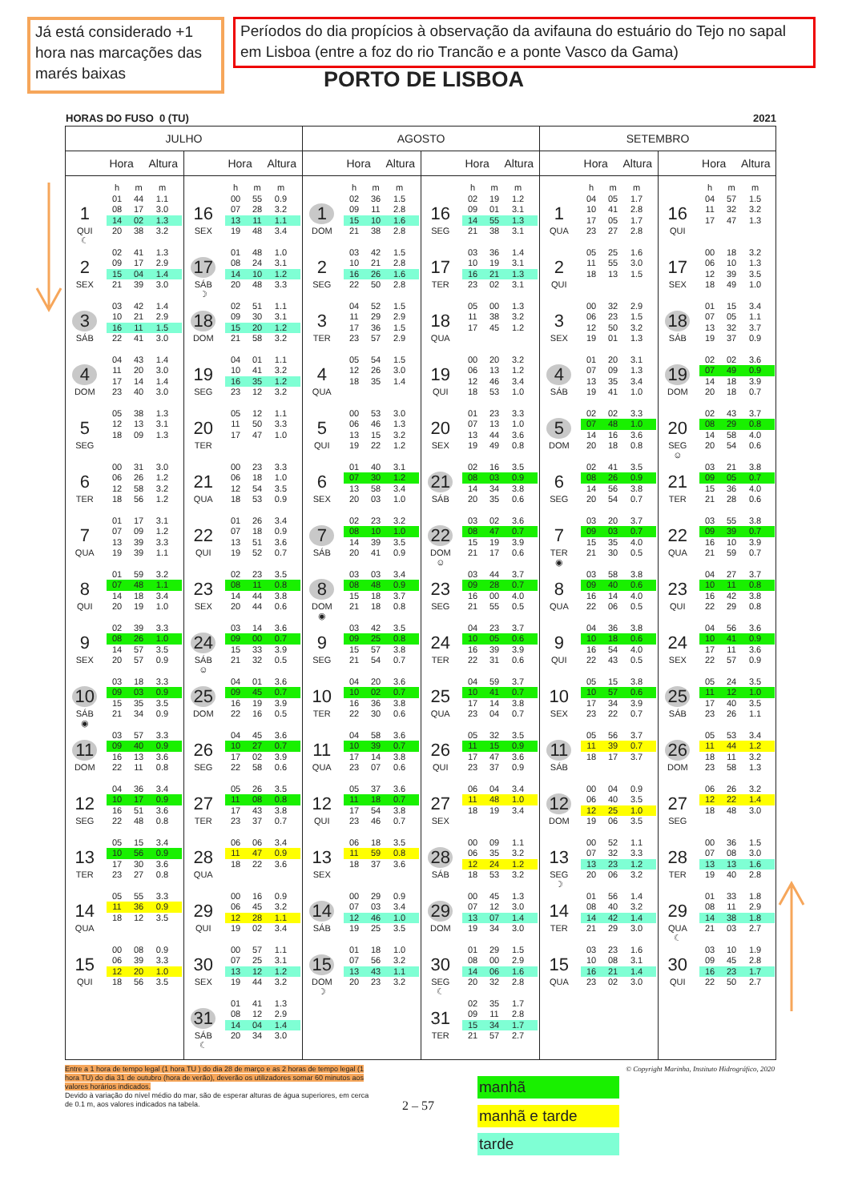Já está considerado +1 hora nas marcações das marés baixas
Períodos do dia propícios à observação da avifauna do estuário do Tejo no sapal em Lisboa (entre a foz do rio Trancão e a ponte Vasco da Gama)
PORTO DE LISBOA
HORAS DO FUSO 0 (TU) 2021
| JULHO | | | | AGOSTO | | | | SETEMBRO | | | |
| --- | --- | --- | --- | --- | --- | --- | --- | --- | --- | --- | --- |
| | Hora Altura | | Hora Altura | | Hora Altura | | Hora Altura | | Hora Altura | | Hora Altura |
| | h m m | | h m m | | h m m | | h m m | | h m m | | h m m |
| 1 QUI ☾ | 01 44 1.1 08 17 3.0 14 02 1.3 20 38 3.2 | 16 SEX | 00 55 0.9 07 28 3.2 13 11 1.1 19 48 3.4 | 1 DOM | 02 36 1.5 09 11 2.8 15 10 1.6 21 38 2.8 | 16 SEG | 02 19 1.2 09 01 3.1 14 55 1.3 21 38 3.1 | 1 QUA | 04 05 1.7 10 41 2.8 17 05 1.7 23 27 2.8 | 16 QUI | 04 57 1.5 11 32 3.2 17 47 1.3 |
| 2 SEX | 02 41 1.3 09 17 2.9 15 04 1.4 21 39 3.0 | 17 SÁB ☽ | 01 48 1.0 08 24 3.1 14 10 1.2 20 48 3.3 | 2 SEG | 03 42 1.5 10 21 2.8 16 26 1.6 22 50 2.8 | 17 TER | 03 36 1.4 10 19 3.1 16 21 1.3 23 02 3.1 | 2 QUI | 05 25 1.6 11 55 3.0 18 13 1.5 | 17 SEX | 00 18 3.2 06 10 1.3 12 39 3.5 18 49 1.0 |
| 3 SÁB | 03 42 1.4 10 21 2.9 16 11 1.5 22 41 3.0 | 18 DOM | 02 51 1.1 09 30 3.1 15 20 1.2 21 58 3.2 | 3 TER | 04 52 1.5 11 29 2.9 17 36 1.5 23 57 2.9 | 18 QUA | 05 00 1.3 11 38 3.2 17 45 1.2 | 3 SEX | 00 32 2.9 06 23 1.5 12 50 3.2 19 01 1.3 | 18 SÁB | 01 15 3.4 07 05 1.1 13 32 3.7 19 37 0.9 |
| 4 DOM | 04 43 1.4 11 20 3.0 17 14 1.4 23 40 3.0 | 19 SEG | 04 01 1.1 10 41 3.2 16 35 1.2 23 12 3.2 | 4 QUA | 05 54 1.5 12 26 3.0 18 35 1.4 | 19 QUI | 00 20 3.2 06 13 1.2 12 46 3.4 18 53 1.0 | 4 SÁB | 01 20 3.1 07 09 1.3 13 35 3.4 19 41 1.0 | 19 DOM | 02 02 3.6 07 49 0.9 14 18 3.9 20 18 0.7 |
| 5 SEG | 05 38 1.3 12 13 3.1 18 09 1.3 | 20 TER | 05 12 1.1 11 50 3.3 17 47 1.0 | 5 QUI | 00 53 3.0 06 46 1.3 13 15 3.2 19 22 1.2 | 20 SEX | 01 23 3.3 07 13 1.0 13 44 3.6 19 49 0.8 | 5 DOM | 02 02 3.3 07 48 1.0 14 16 3.6 20 18 0.8 | 20 SEG ☺ | 02 43 3.7 08 29 0.8 14 58 4.0 20 54 0.6 |
| 6 TER | 00 31 3.0 06 26 1.2 12 58 3.2 18 56 1.2 | 21 QUA | 00 23 3.3 06 18 1.0 12 54 3.5 18 53 0.9 | 6 SEX | 01 40 3.1 07 30 1.2 13 58 3.4 20 03 1.0 | 21 SÁB | 02 16 3.5 08 03 0.9 14 34 3.8 20 35 0.6 | 6 SEG | 02 41 3.5 08 26 0.9 14 56 3.8 20 54 0.7 | 21 TER | 03 21 3.8 09 05 0.7 15 36 4.0 21 28 0.6 |
| 7 QUA | 01 17 3.1 07 09 1.2 13 39 3.3 19 39 1.1 | 22 QUI | 01 26 3.4 07 18 0.9 13 51 3.6 19 52 0.7 | 7 SÁB | 02 23 3.2 08 10 1.0 14 39 3.5 20 41 0.9 | 22 DOM ☺ | 03 02 3.6 08 47 0.7 15 19 3.9 21 17 0.6 | 7 TER ◉ | 03 20 3.7 09 03 0.7 15 35 4.0 21 30 0.5 | 22 QUA | 03 55 3.8 09 39 0.7 16 10 3.9 21 59 0.7 |
| 8 QUI | 01 59 3.2 07 48 1.1 14 18 3.4 20 19 1.0 | 23 SEX | 02 23 3.5 08 11 0.8 14 44 3.8 20 44 0.6 | 8 DOM ◉ | 03 03 3.4 08 48 0.9 15 18 3.7 21 18 0.8 | 23 SEG | 03 44 3.7 09 28 0.7 16 00 4.0 21 55 0.5 | 8 QUA | 03 58 3.8 09 40 0.6 16 14 4.0 22 06 0.5 | 23 QUI | 04 27 3.7 10 11 0.8 16 42 3.8 22 29 0.8 |
| 9 SEX | 02 39 3.3 08 26 1.0 14 57 3.5 20 57 0.9 | 24 SÁB ☺ | 03 14 3.6 09 00 0.7 15 33 3.9 21 32 0.5 | 9 SEG | 03 42 3.5 09 25 0.8 15 57 3.8 21 54 0.7 | 24 TER | 04 23 3.7 10 05 0.6 16 39 3.9 22 31 0.6 | 9 QUI | 04 36 3.8 10 18 0.6 16 54 4.0 22 43 0.5 | 24 SEX | 04 56 3.6 10 41 0.9 17 11 3.6 22 57 0.9 |
| 10 SÁB ◉ | 03 18 3.3 09 03 0.9 15 35 3.5 21 34 0.9 | 25 DOM | 04 01 3.6 09 45 0.7 16 19 3.9 22 16 0.5 | 10 TER | 04 20 3.6 10 02 0.7 16 36 3.8 22 30 0.6 | 25 QUA | 04 59 3.7 10 41 0.7 17 14 3.8 23 04 0.7 | 10 SEX | 05 15 3.8 10 57 0.6 17 34 3.9 23 22 0.7 | 25 SÁB | 05 24 3.5 11 12 1.0 17 40 3.5 23 26 1.1 |
| 11 DOM | 03 57 3.3 09 40 0.9 16 13 3.6 22 11 0.8 | 26 SEG | 04 45 3.6 10 27 0.7 17 02 3.9 22 58 0.6 | 11 QUA | 04 58 3.6 10 39 0.7 17 14 3.8 23 07 0.6 | 26 QUI | 05 32 3.5 11 15 0.9 17 47 3.6 23 37 0.9 | 11 SÁB | 05 56 3.7 11 39 0.7 18 17 3.7 | 26 DOM | 05 53 3.4 11 44 1.2 18 11 3.2 23 58 1.3 |
| 12 SEG | 04 36 3.4 10 17 0.9 16 51 3.6 22 48 0.8 | 27 TER | 05 26 3.5 11 08 0.8 17 43 3.8 23 37 0.7 | 12 QUI | 05 37 3.6 11 18 0.7 17 54 3.8 23 46 0.7 | 27 SEX | 06 04 3.4 11 48 1.0 18 19 3.4 | 12 DOM | 00 04 0.9 06 40 3.5 12 25 1.0 19 06 3.5 | 27 SEG | 06 26 3.2 12 22 1.4 18 48 3.0 |
| 13 TER | 05 15 3.4 10 56 0.9 17 30 3.6 23 27 0.8 | 28 QUA | 06 06 3.4 11 47 0.9 18 22 3.6 | 13 SEX | 06 18 3.5 11 59 0.8 18 37 3.6 | 28 SÁB | 00 09 1.1 06 35 3.2 12 24 1.2 18 53 3.2 | 13 SEG ☽ | 00 52 1.1 07 32 3.3 13 23 1.2 20 06 3.2 | 28 TER | 00 36 1.5 07 08 3.0 13 13 1.6 19 40 2.8 |
| 14 QUA | 05 55 3.3 11 36 0.9 18 12 3.5 | 29 QUI | 00 16 0.9 06 45 3.2 12 28 1.1 19 02 3.4 | 14 SÁB | 00 29 0.9 07 03 3.4 12 46 1.0 19 25 3.5 | 29 DOM | 00 45 1.3 07 12 3.0 13 07 1.4 19 34 3.0 | 14 TER | 01 56 1.4 08 40 3.2 14 42 1.4 21 29 3.0 | 29 QUA ☾ | 01 33 1.8 08 11 2.9 14 38 1.8 21 03 2.7 |
| 15 QUI | 00 08 0.9 06 39 3.3 12 20 1.0 18 56 3.5 | 30 SEX | 00 57 1.1 07 25 3.1 13 12 1.2 19 44 3.2 | 15 DOM ☽ | 01 18 1.0 07 56 3.2 13 43 1.1 20 23 3.2 | 30 SEG ☾ | 01 29 1.5 08 00 2.9 14 06 1.6 20 32 2.8 | 15 QUA | 03 23 1.6 10 08 3.1 16 21 1.4 23 02 3.0 | 30 QUI | 03 10 1.9 09 45 2.8 16 23 1.7 22 50 2.7 |
| | | 31 SÁB ☾ | 01 41 1.3 08 12 2.9 14 04 1.4 20 34 3.0 | | | 31 TER | 02 35 1.7 09 11 2.8 15 34 1.7 21 57 2.7 | | | | |
Entre a 1 hora de tempo legal (1 hora TU ) do dia 28 de março e as 2 horas de tempo legal (1 hora TU) do dia 31 de outubro (hora de verão), deverão os utilizadores somar 60 minutos aos valores horários indicados.
Devido à variação do nível médio do mar, são de esperar alturas de água superiores, em cerca de 0.1 m, aos valores indicados na tabela.
© Copyright Marinha, Instituto Hidrográfico, 2020
2 – 57
manhã
manhã e tarde
tarde